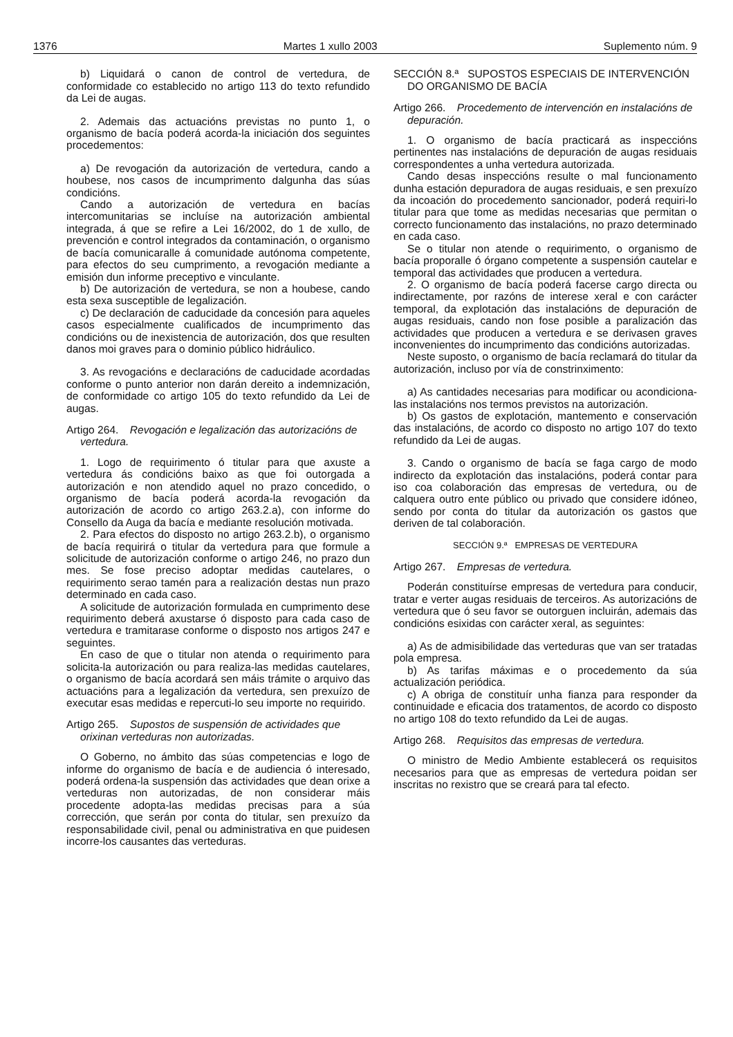1376 Martes 1 xullo 2003 Suplemento núm. 9
b) Liquidará o canon de control de vertedura, de conformidade co establecido no artigo 113 do texto refundido da Lei de augas.
2. Ademais das actuacións previstas no punto 1, o organismo de bacía poderá acorda-la iniciación dos seguintes procedementos:
a) De revogación da autorización de vertedura, cando a houbese, nos casos de incumprimento dalgunha das súas condicións.
Cando a autorización de vertedura en bacías intercomunitarias se incluíse na autorización ambiental integrada, á que se refire a Lei 16/2002, do 1 de xullo, de prevención e control integrados da contaminación, o organismo de bacía comunicaralle á comunidade autónoma competente, para efectos do seu cumprimento, a revogación mediante a emisión dun informe preceptivo e vinculante.
b) De autorización de vertedura, se non a houbese, cando esta sexa susceptible de legalización.
c) De declaración de caducidade da concesión para aqueles casos especialmente cualificados de incumprimento das condicións ou de inexistencia de autorización, dos que resulten danos moi graves para o dominio público hidráulico.
3. As revogacións e declaracións de caducidade acordadas conforme o punto anterior non darán dereito a indemnización, de conformidade co artigo 105 do texto refundido da Lei de augas.
Artigo 264. Revogación e legalización das autorizacións de vertedura.
1. Logo de requirimento ó titular para que axuste a vertedura ás condicións baixo as que foi outorgada a autorización e non atendido aquel no prazo concedido, o organismo de bacía poderá acorda-la revogación da autorización de acordo co artigo 263.2.a), con informe do Consello da Auga da bacía e mediante resolución motivada.
2. Para efectos do disposto no artigo 263.2.b), o organismo de bacía requirirá o titular da vertedura para que formule a solicitude de autorización conforme o artigo 246, no prazo dun mes. Se fose preciso adoptar medidas cautelares, o requirimento serao tamén para a realización destas nun prazo determinado en cada caso.
A solicitude de autorización formulada en cumprimento dese requirimento deberá axustarse ó disposto para cada caso de vertedura e tramitarase conforme o disposto nos artigos 247 e seguintes.
En caso de que o titular non atenda o requirimento para solicita-la autorización ou para realiza-las medidas cautelares, o organismo de bacía acordará sen máis trámite o arquivo das actuacións para a legalización da vertedura, sen prexuízo de executar esas medidas e repercuti-lo seu importe no requirido.
Artigo 265. Supostos de suspensión de actividades que orixinan verteduras non autorizadas.
O Goberno, no ámbito das súas competencias e logo de informe do organismo de bacía e de audiencia ó interesado, poderá ordena-la suspensión das actividades que dean orixe a verteduras non autorizadas, de non considerar máis procedente adopta-las medidas precisas para a súa corrección, que serán por conta do titular, sen prexuízo da responsabilidade civil, penal ou administrativa en que puidesen incorre-los causantes das verteduras.
SECCIÓN 8.ª SUPOSTOS ESPECIAIS DE INTERVENCIÓN DO ORGANISMO DE BACÍA
Artigo 266. Procedemento de intervención en instalacións de depuración.
1. O organismo de bacía practicará as inspeccións pertinentes nas instalacións de depuración de augas residuais correspondentes a unha vertedura autorizada.
Cando desas inspeccións resulte o mal funcionamento dunha estación depuradora de augas residuais, e sen prexuízo da incoación do procedemento sancionador, poderá requiri-lo titular para que tome as medidas necesarias que permitan o correcto funcionamento das instalacións, no prazo determinado en cada caso.
Se o titular non atende o requirimento, o organismo de bacía proporalle ó órgano competente a suspensión cautelar e temporal das actividades que producen a vertedura.
2. O organismo de bacía poderá facerse cargo directa ou indirectamente, por razóns de interese xeral e con carácter temporal, da explotación das instalacións de depuración de augas residuais, cando non fose posible a paralización das actividades que producen a vertedura e se derivasen graves inconvenientes do incumprimento das condicións autorizadas.
Neste suposto, o organismo de bacía reclamará do titular da autorización, incluso por vía de constrinximento:
a) As cantidades necesarias para modificar ou acondiciona-las instalacións nos termos previstos na autorización.
b) Os gastos de explotación, mantemento e conservación das instalacións, de acordo co disposto no artigo 107 do texto refundido da Lei de augas.
3. Cando o organismo de bacía se faga cargo de modo indirecto da explotación das instalacións, poderá contar para iso coa colaboración das empresas de vertedura, ou de calquera outro ente público ou privado que considere idóneo, sendo por conta do titular da autorización os gastos que deriven de tal colaboración.
SECCIÓN 9.ª EMPRESAS DE VERTEDURA
Artigo 267. Empresas de vertedura.
Poderán constituírse empresas de vertedura para conducir, tratar e verter augas residuais de terceiros. As autorizacións de vertedura que ó seu favor se outorguen incluirán, ademais das condicións esixidas con carácter xeral, as seguintes:
a) As de admisibilidade das verteduras que van ser tratadas pola empresa.
b) As tarifas máximas e o procedemento da súa actualización periódica.
c) A obriga de constituír unha fianza para responder da continuidade e eficacia dos tratamentos, de acordo co disposto no artigo 108 do texto refundido da Lei de augas.
Artigo 268. Requisitos das empresas de vertedura.
O ministro de Medio Ambiente establecerá os requisitos necesarios para que as empresas de vertedura poidan ser inscritas no rexistro que se creará para tal efecto.